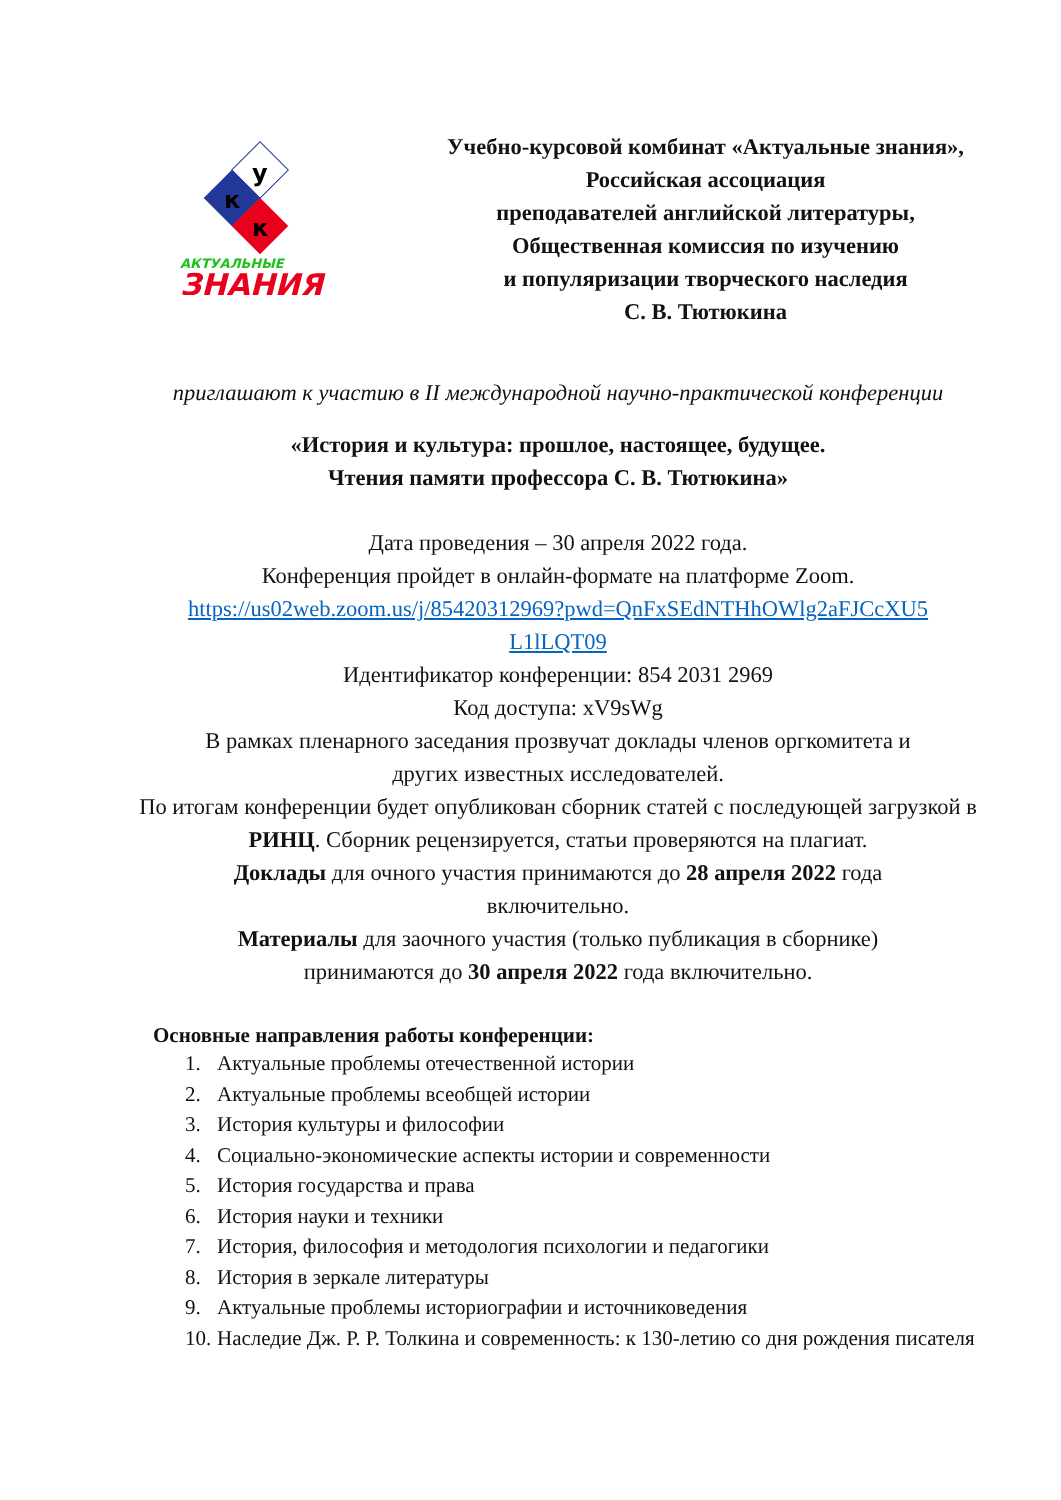у
к
к
АКТУАЛЬНЫЕ
ЗНАНИЯ
Учебно-курсовой комбинат «Актуальные знания»,
Российская ассоциация
преподавателей английской литературы,
Общественная комиссия по изучению
и популяризации творческого наследия
С. В. Тютюкина
приглашают к участию в II международной научно-практической конференции
«История и культура: прошлое, настоящее, будущее.
Чтения памяти профессора С. В. Тютюкина»
Дата проведения – 30 апреля 2022 года.
Конференция пройдет в онлайн-формате на платформе Zoom.
https://us02web.zoom.us/j/85420312969?pwd=QnFxSEdNTHhOWlg2aFJCcXU5
L1lLQT09
Идентификатор конференции: 854 2031 2969
Код доступа: xV9sWg
В рамках пленарного заседания прозвучат доклады членов оргкомитета и
других известных исследователей.
По итогам конференции будет опубликован сборник статей с последующей загрузкой в РИНЦ. Сборник рецензируется, статьи проверяются на плагиат.
Доклады для очного участия принимаются до 28 апреля 2022 года
включительно.
Материалы для заочного участия (только публикация в сборнике)
принимаются до 30 апреля 2022 года включительно.
Основные направления работы конференции:
1. Актуальные проблемы отечественной истории
2. Актуальные проблемы всеобщей истории
3. История культуры и философии
4. Социально-экономические аспекты истории и современности
5. История государства и права
6. История науки и техники
7. История, философия и методология психологии и педагогики
8. История в зеркале литературы
9. Актуальные проблемы историографии и источниковедения
10. Наследие Дж. Р. Р. Толкина и современность: к 130-летию со дня рождения писателя